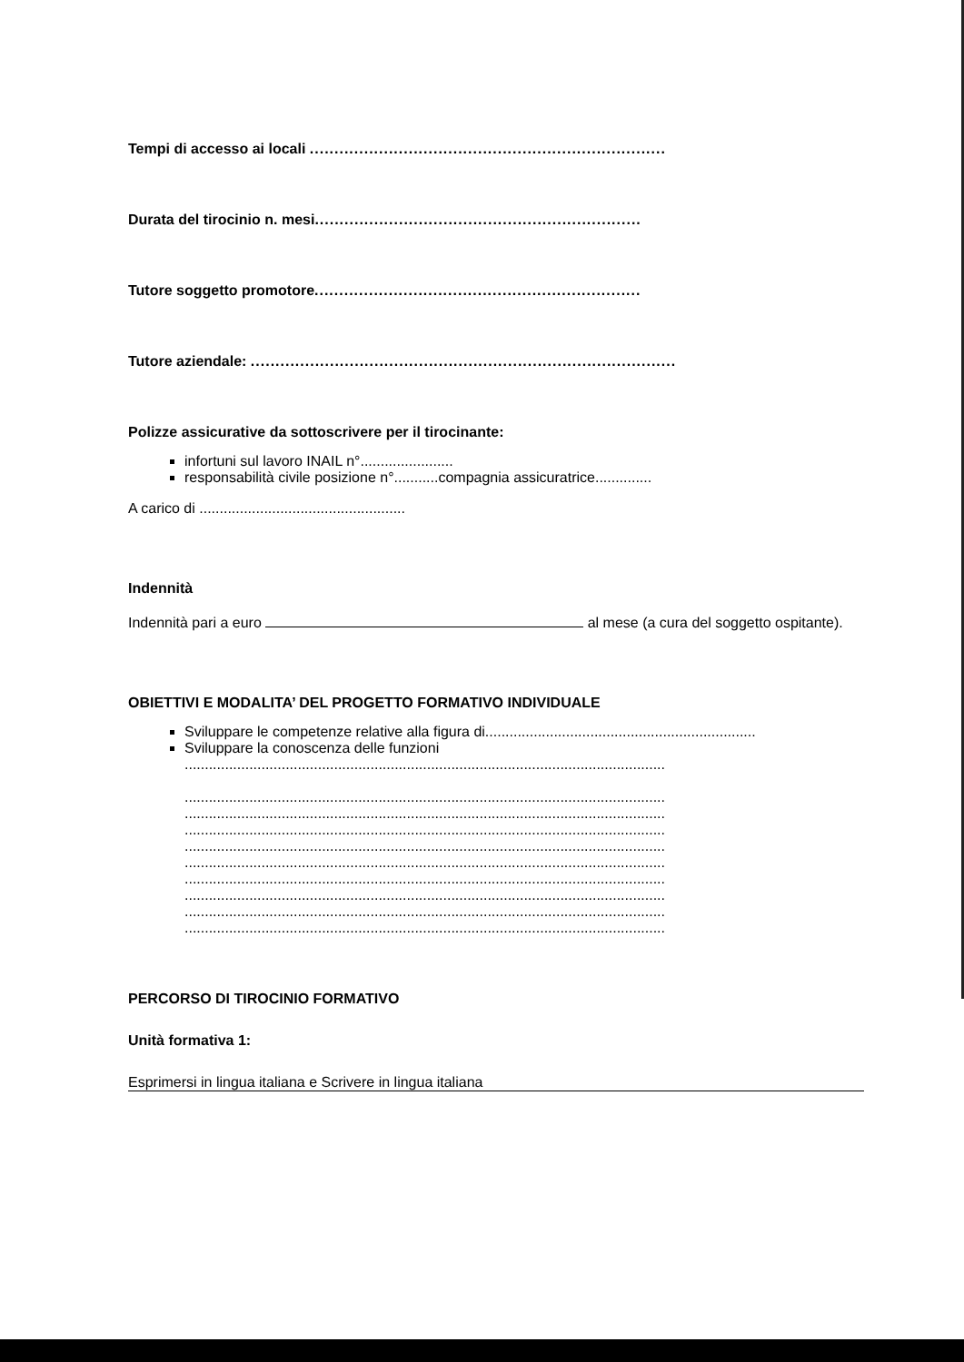Tempi di accesso ai locali ........................................................................
Durata del tirocinio n. mesi..................................................................
Tutore soggetto promotore..................................................................
Tutore aziendale: ......................................................................................
Polizze assicurative da sottoscrivere per il tirocinante:
infortuni sul lavoro INAIL n°.......................
responsabilità civile posizione n°...........compagnia assicuratrice..............
A carico di ...................................................
Indennità
Indennità pari a euro al mese (a cura del soggetto ospitante).
OBIETTIVI E MODALITA’ DEL PROGETTO FORMATIVO INDIVIDUALE
Sviluppare le competenze relative alla figura di...................................................................
Sviluppare la conoscenza delle funzioni
.......................................................................................................................
.......................................................................................................................
.......................................................................................................................
.......................................................................................................................
.......................................................................................................................
.......................................................................................................................
.......................................................................................................................
.......................................................................................................................
.......................................................................................................................
.......................................................................................................................
PERCORSO DI TIROCINIO FORMATIVO
Unità formativa 1:
Esprimersi in lingua italiana e Scrivere in lingua italiana